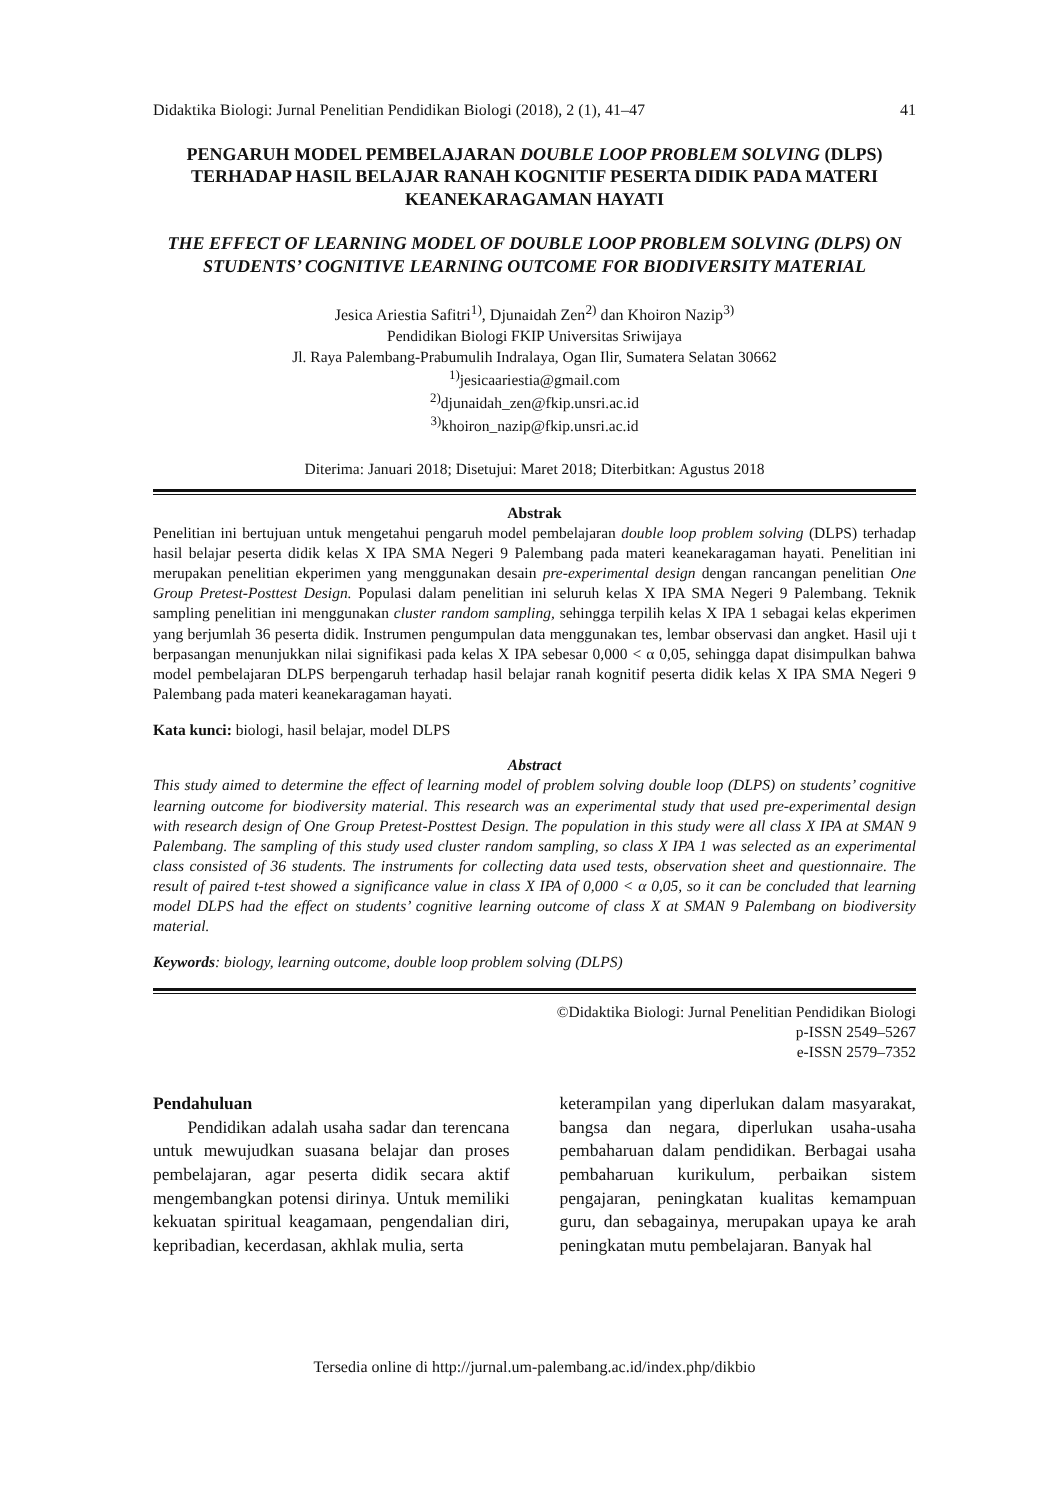Didaktika Biologi: Jurnal Penelitian Pendidikan Biologi (2018), 2 (1), 41–47 41
PENGARUH MODEL PEMBELAJARAN DOUBLE LOOP PROBLEM SOLVING (DLPS) TERHADAP HASIL BELAJAR RANAH KOGNITIF PESERTA DIDIK PADA MATERI KEANEKARAGAMAN HAYATI
THE EFFECT OF LEARNING MODEL OF DOUBLE LOOP PROBLEM SOLVING (DLPS) ON STUDENTS’ COGNITIVE LEARNING OUTCOME FOR BIODIVERSITY MATERIAL
Jesica Ariestia Safitri<sup>1)</sup>, Djunaidah Zen<sup>2)</sup> dan Khoiron Nazip<sup>3)</sup>
Pendidikan Biologi FKIP Universitas Sriwijaya
Jl. Raya Palembang-Prabumulih Indralaya, Ogan Ilir, Sumatera Selatan 30662
<sup>1)</sup> jesicaariestia@gmail.com
<sup>2)</sup> djunaidah_zen@fkip.unsri.ac.id
<sup>3)</sup> khoiron_nazip@fkip.unsri.ac.id
Diterima: Januari 2018; Disetujui: Maret 2018; Diterbitkan: Agustus 2018
Abstrak
Penelitian ini bertujuan untuk mengetahui pengaruh model pembelajaran double loop problem solving (DLPS) terhadap hasil belajar peserta didik kelas X IPA SMA Negeri 9 Palembang pada materi keanekaragaman hayati. Penelitian ini merupakan penelitian ekperimen yang menggunakan desain pre-experimental design dengan rancangan penelitian One Group Pretest-Posttest Design. Populasi dalam penelitian ini seluruh kelas X IPA SMA Negeri 9 Palembang. Teknik sampling penelitian ini menggunakan cluster random sampling, sehingga terpilih kelas X IPA 1 sebagai kelas ekperimen yang berjumlah 36 peserta didik. Instrumen pengumpulan data menggunakan tes, lembar observasi dan angket. Hasil uji t berpasangan menunjukkan nilai signifikasi pada kelas X IPA sebesar 0,000 < α 0,05, sehingga dapat disimpulkan bahwa model pembelajaran DLPS berpengaruh terhadap hasil belajar ranah kognitif peserta didik kelas X IPA SMA Negeri 9 Palembang pada materi keanekaragaman hayati.
Kata kunci: biologi, hasil belajar, model DLPS
Abstract
This study aimed to determine the effect of learning model of problem solving double loop (DLPS) on students’ cognitive learning outcome for biodiversity material. This research was an experimental study that used pre-experimental design with research design of One Group Pretest-Posttest Design. The population in this study were all class X IPA at SMAN 9 Palembang. The sampling of this study used cluster random sampling, so class X IPA 1 was selected as an experimental class consisted of 36 students. The instruments for collecting data used tests, observation sheet and questionnaire. The result of paired t-test showed a significance value in class X IPA of 0,000 < α 0,05, so it can be concluded that learning model DLPS had the effect on students’ cognitive learning outcome of class X at SMAN 9 Palembang on biodiversity material.
Keywords: biology, learning outcome, double loop problem solving (DLPS)
©Didaktika Biologi: Jurnal Penelitian Pendidikan Biologi
p-ISSN 2549–5267
e-ISSN 2579–7352
Pendahuluan
Pendidikan adalah usaha sadar dan terencana untuk mewujudkan suasana belajar dan proses pembelajaran, agar peserta didik secara aktif mengembangkan potensi dirinya. Untuk memiliki kekuatan spiritual keagamaan, pengendalian diri, kepribadian, kecerdasan, akhlak mulia, serta
keterampilan yang diperlukan dalam masyarakat, bangsa dan negara, diperlukan usaha-usaha pembaharuan dalam pendidikan. Berbagai usaha pembaharuan kurikulum, perbaikan sistem pengajaran, peningkatan kualitas kemampuan guru, dan sebagainya, merupakan upaya ke arah peningkatan mutu pembelajaran. Banyak hal
Tersedia online di http://jurnal.um-palembang.ac.id/index.php/dikbio